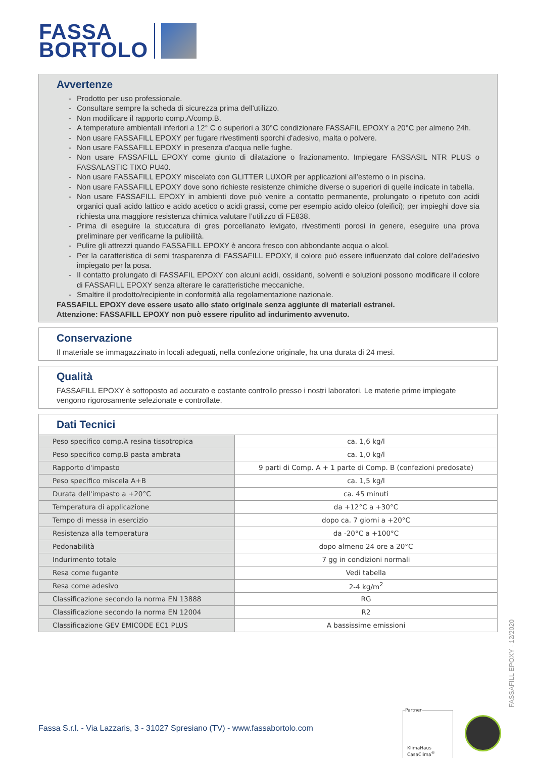FASSA
BORTOLO
Avvertenze
- Prodotto per uso professionale.
- Consultare sempre la scheda di sicurezza prima dell'utilizzo.
- Non modificare il rapporto comp.A/comp.B.
- A temperature ambientali inferiori a 12° C o superiori a 30°C condizionare FASSAFIL EPOXY a 20°C per almeno 24h.
- Non usare FASSAFILL EPOXY per fugare rivestimenti sporchi d'adesivo, malta o polvere.
- Non usare FASSAFILL EPOXY in presenza d'acqua nelle fughe.
- Non usare FASSAFILL EPOXY come giunto di dilatazione o frazionamento. Impiegare FASSASIL NTR PLUS o FASSALASTIC TIXO PU40.
- Non usare FASSAFILL EPOXY miscelato con GLITTER LUXOR per applicazioni all’esterno o in piscina.
- Non usare FASSAFILL EPOXY dove sono richieste resistenze chimiche diverse o superiori di quelle indicate in tabella.
- Non usare FASSAFILL EPOXY in ambienti dove può venire a contatto permanente, prolungato o ripetuto con acidi organici quali acido lattico e acido acetico o acidi grassi, come per esempio acido oleico (oleifici); per impieghi dove sia richiesta una maggiore resistenza chimica valutare l’utilizzo di FE838.
- Prima di eseguire la stuccatura di gres porcellanato levigato, rivestimenti porosi in genere, eseguire una prova preliminare per verificarne la pulibilità.
- Pulire gli attrezzi quando FASSAFILL EPOXY è ancora fresco con abbondante acqua o alcol.
- Per la caratteristica di semi trasparenza di FASSAFILL EPOXY, il colore può essere influenzato dal colore dell'adesivo impiegato per la posa.
- Il contatto prolungato di FASSAFIL EPOXY con alcuni acidi, ossidanti, solventi e soluzioni possono modificare il colore di FASSAFILL EPOXY senza alterare le caratteristiche meccaniche.
- Smaltire il prodotto/recipiente in conformità alla regolamentazione nazionale.
FASSAFILL EPOXY deve essere usato allo stato originale senza aggiunte di materiali estranei.
Attenzione: FASSAFILL EPOXY non può essere ripulito ad indurimento avvenuto.
Conservazione
Il materiale se immagazzinato in locali adeguati, nella confezione originale, ha una durata di 24 mesi.
Qualità
FASSAFILL EPOXY è sottoposto ad accurato e costante controllo presso i nostri laboratori. Le materie prime impiegate vengono rigorosamente selezionate e controllate.
Dati Tecnici
| Peso specifico comp.A resina tissotropica | ca. 1,6 kg/l |
| Peso specifico comp.B pasta ambrata | ca. 1,0 kg/l |
| Rapporto d'impasto | 9 parti di Comp. A + 1 parte di Comp. B (confezioni predosate) |
| Peso specifico miscela A+B | ca. 1,5 kg/l |
| Durata dell'impasto a +20°C | ca. 45 minuti |
| Temperatura di applicazione | da +12°C a +30°C |
| Tempo di messa in esercizio | dopo ca. 7 giorni a +20°C |
| Resistenza alla temperatura | da -20°C a +100°C |
| Pedonabilità | dopo almeno 24 ore a 20°C |
| Indurimento totale | 7 gg in condizioni normali |
| Resa come fugante | Vedi tabella |
| Resa come adesivo | 2-4 kg/m<sup>2</sup> |
| Classificazione secondo la norma EN 13888 | RG |
| Classificazione secondo la norma EN 12004 | R2 |
| Classificazione GEV EMICODE EC1 PLUS | A bassissime emissioni |
FASSAFILL EPOXY - 12/2020
Fassa S.r.l. - Via Lazzaris, 3 - 31027 Spresiano (TV) - www.fassabortolo.com
Partner
KlimaHaus
CasaClima<sup>®</sup>